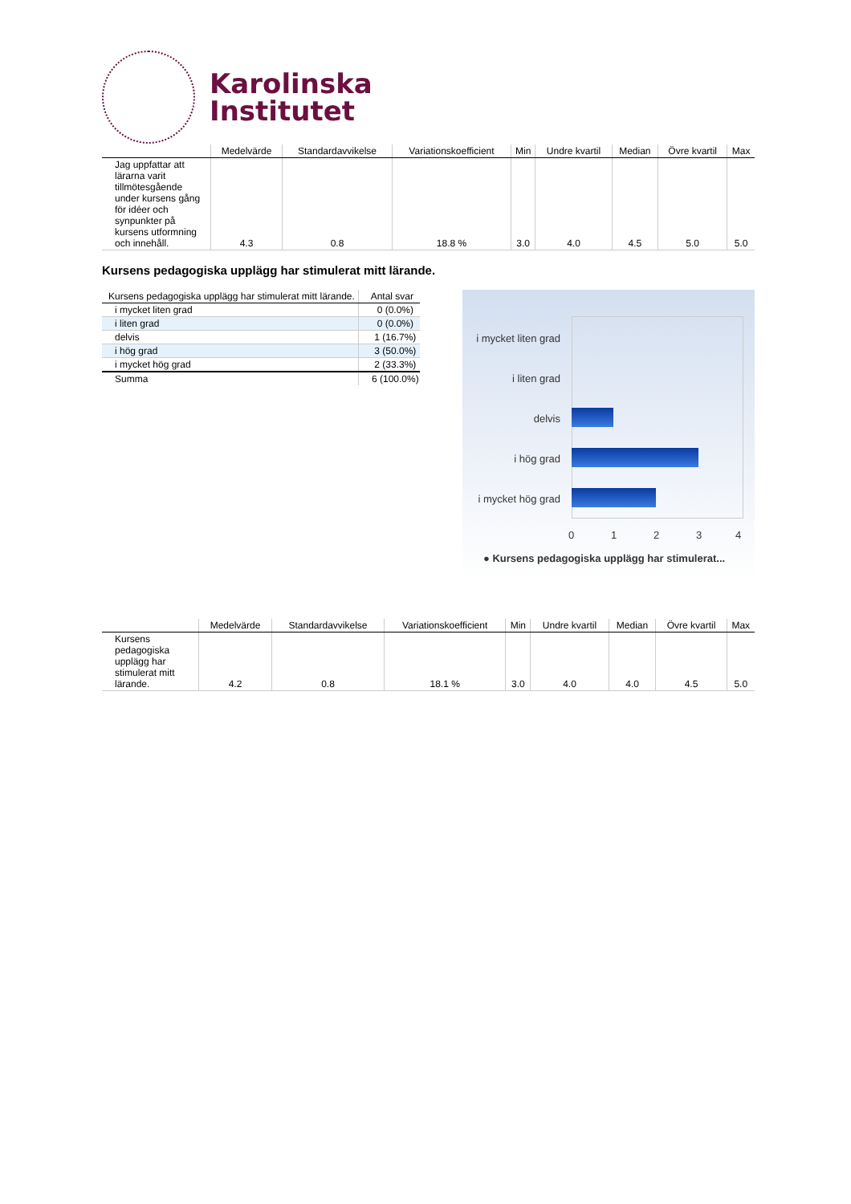Karolinska
Institutet
| | Medelvärde | Standardavvikelse | Variationskoefficient | Min | Undre kvartil | Median | Övre kvartil | Max |
| --- | --- | --- | --- | --- | --- | --- | --- | --- |
| Jag uppfattar att lärarna varit tillmötesgående under kursens gång för idéer och synpunkter på kursens utformning och innehåll. | 4.3 | 0.8 | 18.8 % | 3.0 | 4.0 | 4.5 | 5.0 | 5.0 |
Kursens pedagogiska upplägg har stimulerat mitt lärande.
| Kursens pedagogiska upplägg har stimulerat mitt lärande. | Antal svar |
| --- | --- |
| i mycket liten grad | 0 (0.0%) |
| i liten grad | 0 (0.0%) |
| delvis | 1 (16.7%) |
| i hög grad | 3 (50.0%) |
| i mycket hög grad | 2 (33.3%) |
| Summa | 6 (100.0%) |
i mycket liten grad
i liten grad
delvis
i hög grad
i mycket hög grad
0 1 2 3 4
● Kursens pedagogiska upplägg har stimulerat...
| | Medelvärde | Standardavvikelse | Variationskoefficient | Min | Undre kvartil | Median | Övre kvartil | Max |
| --- | --- | --- | --- | --- | --- | --- | --- | --- |
| Kursens pedagogiska upplägg har stimulerat mitt lärande. | 4.2 | 0.8 | 18.1 % | 3.0 | 4.0 | 4.0 | 4.5 | 5.0 |